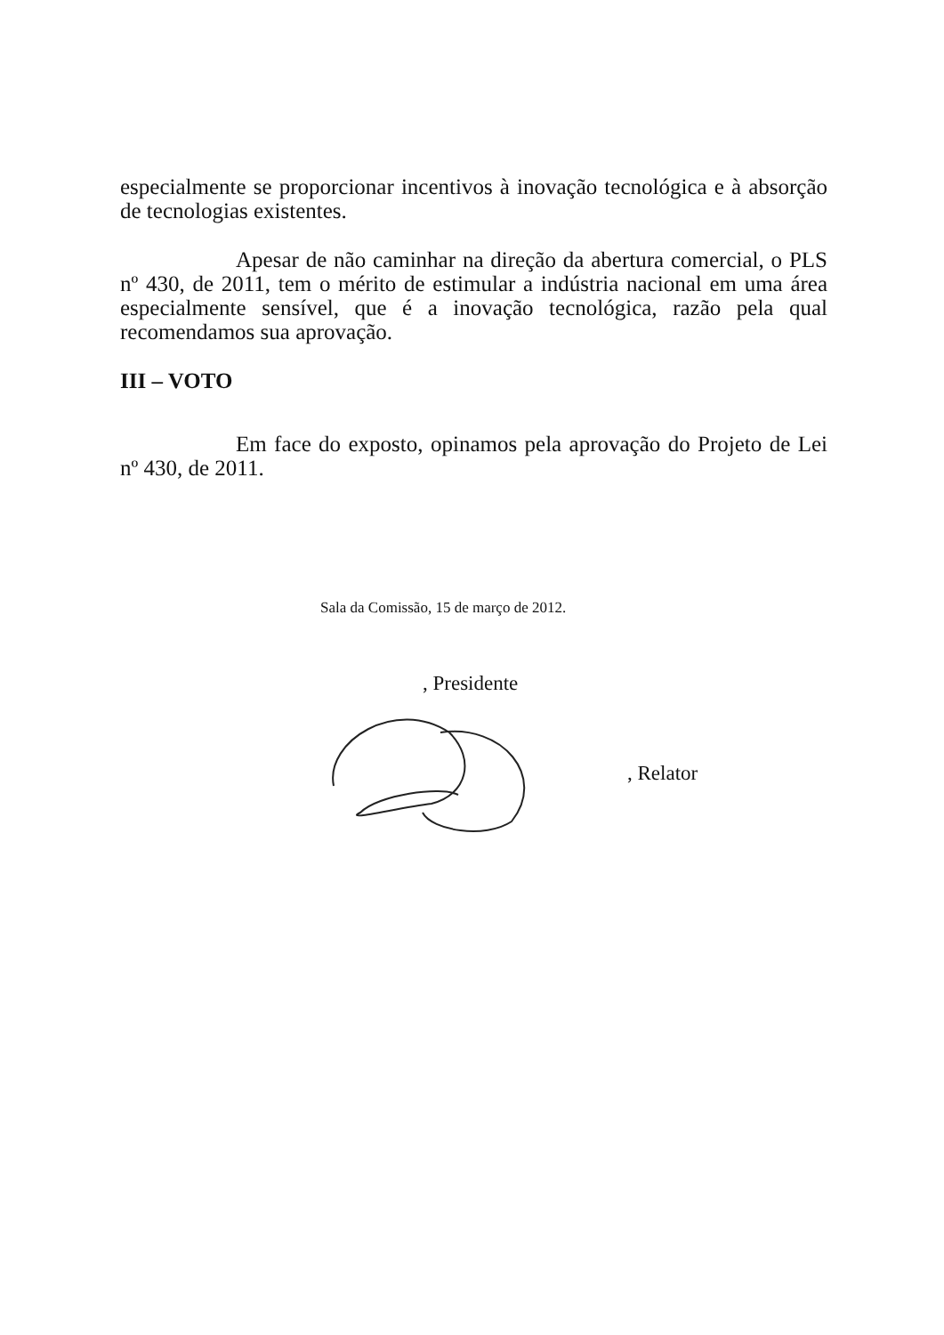especialmente se proporcionar incentivos à inovação tecnológica e à absorção de tecnologias existentes.
Apesar de não caminhar na direção da abertura comercial, o PLS nº 430, de 2011, tem o mérito de estimular a indústria nacional em uma área especialmente sensível, que é a inovação tecnológica, razão pela qual recomendamos sua aprovação.
III – VOTO
Em face do exposto, opinamos pela aprovação do Projeto de Lei nº 430, de 2011.
Sala da Comissão, 15 de março de 2012.
, Presidente
, Relator